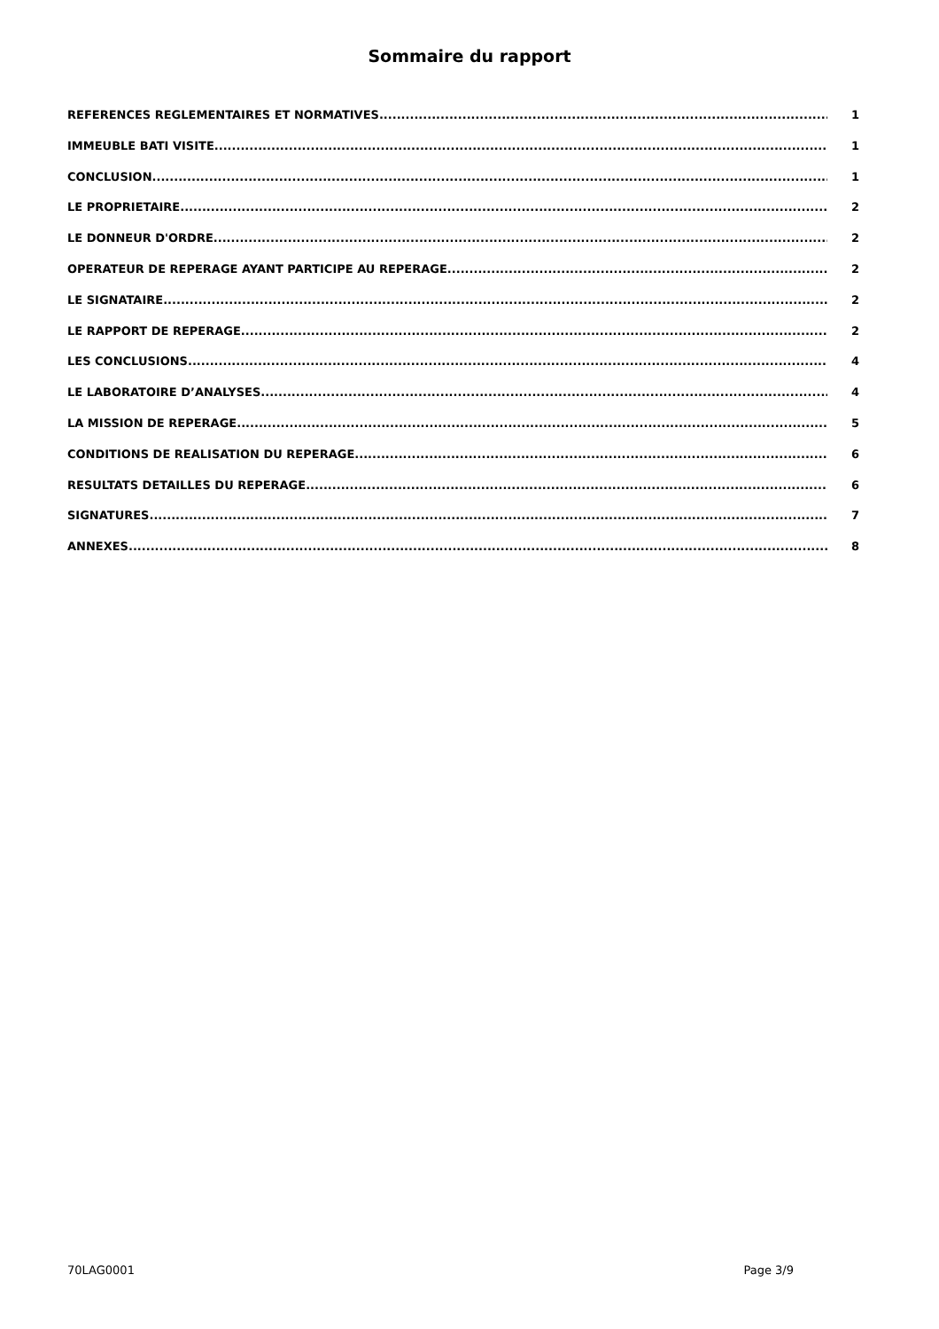Sommaire du rapport
REFERENCES REGLEMENTAIRES ET NORMATIVES 1
IMMEUBLE BATI VISITE 1
CONCLUSION 1
LE PROPRIETAIRE 2
LE DONNEUR D'ORDRE 2
OPERATEUR DE REPERAGE AYANT PARTICIPE AU REPERAGE 2
LE SIGNATAIRE 2
LE RAPPORT DE REPERAGE 2
LES CONCLUSIONS 4
LE LABORATOIRE D’ANALYSES 4
LA MISSION DE REPERAGE 5
CONDITIONS DE REALISATION DU REPERAGE 6
RESULTATS DETAILLES DU REPERAGE 6
SIGNATURES 7
ANNEXES 8
70LAG0001 Page 3/9